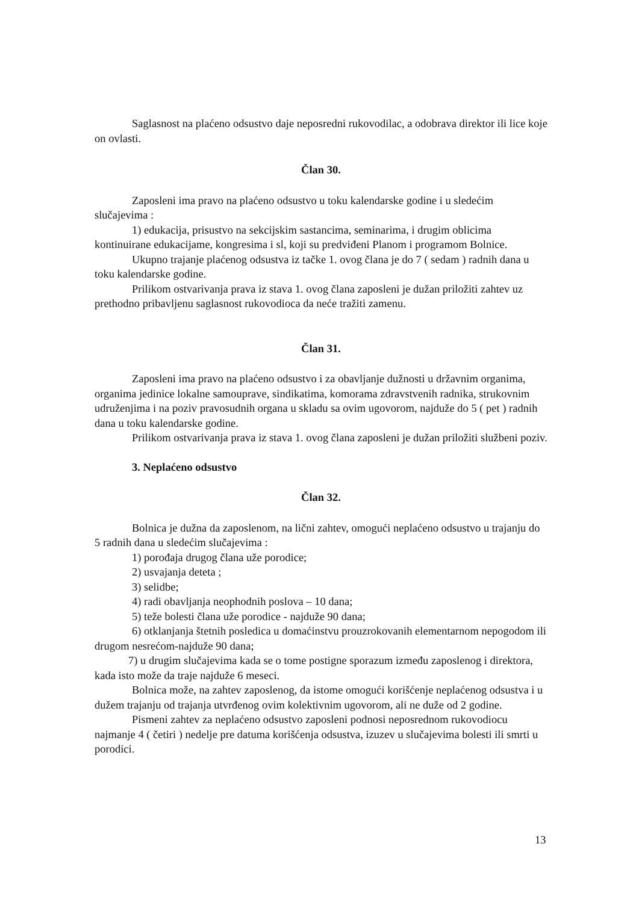Saglasnost na plaćeno odsustvo daje neposredni rukovodilac, a odobrava direktor ili lice koje on ovlasti.
Član 30.
Zaposleni ima pravo na plaćeno odsustvo u toku kalendarske godine i u sledećim slučajevima :
1) edukacija, prisustvo na sekcijskim sastancima, seminarima, i drugim oblicima kontinuirane edukacijame, kongresima i sl, koji su predviđeni Planom i programom Bolnice.
Ukupno trajanje plaćenog odsustva iz tačke 1. ovog člana je do 7 ( sedam ) radnih dana u toku kalendarske godine.
Prilikom ostvarivanja prava iz stava 1. ovog člana zaposleni je dužan priložiti zahtev uz prethodno pribavljenu saglasnost rukovodioca da neće tražiti zamenu.
Član 31.
Zaposleni ima pravo na plaćeno odsustvo i za obavljanje dužnosti u državnim organima, organima jedinice lokalne samouprave, sindikatima, komorama zdravstvenih radnika, strukovnim udruženjima i na poziv pravosudnih organa u skladu sa ovim ugovorom, najduže do 5 ( pet ) radnih dana u toku kalendarske godine.
Prilikom ostvarivanja prava iz stava 1. ovog člana zaposleni je dužan priložiti službeni poziv.
3. Neplaćeno odsustvo
Član 32.
Bolnica je dužna da zaposlenom, na lični zahtev, omogući neplaćeno odsustvo u trajanju do 5 radnih dana u sledećim slučajevima :
1) porođaja drugog člana uže porodice;
2) usvajanja deteta ;
3) selidbe;
4) radi obavljanja neophodnih poslova – 10 dana;
5) teže bolesti člana uže porodice - najduže 90 dana;
6) otklanjanja štetnih posledica u domaćinstvu prouzrokovanih elementarnom nepogodom ili drugom nesrećom-najduže 90 dana;
7) u drugim slučajevima kada se o tome postigne sporazum između zaposlenog i direktora, kada isto može da traje najduže 6 meseci.
Bolnica može, na zahtev zaposlenog, da istome omogući korišćenje neplaćenog odsustva i u dužem trajanju od trajanja utvrđenog ovim kolektivnim ugovorom, ali ne duže od 2 godine.
Pismeni zahtev za neplaćeno odsustvo zaposleni podnosi neposrednom rukovodiocu najmanje 4 ( četiri ) nedelje pre datuma korišćenja odsustva, izuzev u slučajevima bolesti ili smrti u porodici.
13